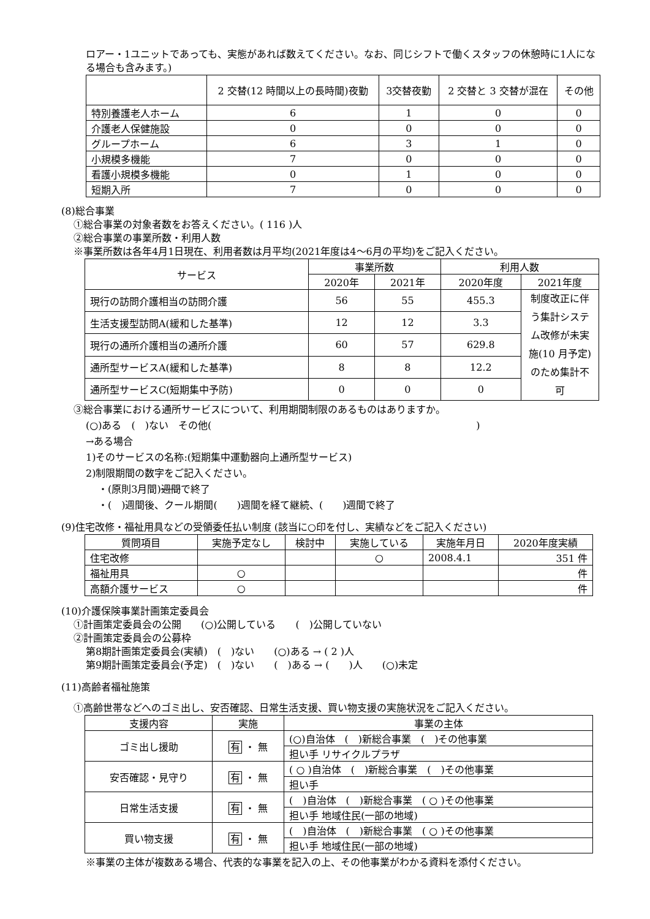ロアー・1ユニットであっても、実態があれば数えてください。なお、同じシフトで働くスタッフの休憩時に1人になる場合も含みます。)
| | 2 交替(12 時間以上の長時間)夜勤 | 3交替夜勤 | 2 交替と 3 交替が混在 | その他 |
| --- | --- | --- | --- | --- |
| 特別養護老人ホーム | 6 | 1 | 0 | 0 |
| 介護老人保健施設 | 0 | 0 | 0 | 0 |
| グループホーム | 6 | 3 | 1 | 0 |
| 小規模多機能 | 7 | 0 | 0 | 0 |
| 看護小規模多機能 | 0 | 1 | 0 | 0 |
| 短期入所 | 7 | 0 | 0 | 0 |
(8)総合事業
①総合事業の対象者数をお答えください。( 116 )人
②総合事業の事業所数・利用人数
※事業所数は各年4月1日現在、利用者数は月平均(2021年度は4～6月の平均)をご記入ください。
| サービス | 事業所数 | | 利用人数 | |
| --- | --- | --- | --- | --- |
| | 2020年 | 2021年 | 2020年度 | 2021年度 |
| 現行の訪問介護相当の訪問介護 | 56 | 55 | 455.3 | 制度改正に伴う集計システム改修が未実施(10 月予定)のため集計不可 |
| 生活支援型訪問A(緩和した基準) | 12 | 12 | 3.3 | |
| 現行の通所介護相当の通所介護 | 60 | 57 | 629.8 | |
| 通所型サービスA(緩和した基準) | 8 | 8 | 12.2 | |
| 通所型サービスC(短期集中予防) | 0 | 0 | 0 | |
③総合事業における通所サービスについて、利用期間制限のあるものはありますか。
(○)ある　(　)ない　その他(　　　　　　　　　　　　　　　　　　　　　　　　　　　)
→ある場合
1)そのサービスの名称:(短期集中運動器向上通所型サービス)
2)制限期間の数字をご記入ください。
・(原則3月間)週間で終了
・(　)週間後、クール期間(　　)週間を経て継続、(　　)週間で終了
(9)住宅改修・福祉用具などの受領委任払い制度 (該当に○印を付し、実績などをご記入ください)
| 質問項目 | 実施予定なし | 検討中 | 実施している | 実施年月日 | 2020年度実績 |
| --- | --- | --- | --- | --- | --- |
| 住宅改修 | | | ○ | 2008.4.1 | 351 件 |
| 福祉用具 | ○ | | | | 件 |
| 高額介護サービス | ○ | | | | 件 |
(10)介護保険事業計画策定委員会
①計画策定委員会の公開　　(○)公開している　　(　)公開していない
②計画策定委員会の公募枠
第8期計画策定委員会(実績)　(　)ない　　(○)ある → ( 2 )人
第9期計画策定委員会(予定)　(　)ない　　(　)ある → (　　)人　　(○)未定
(11)高齢者福祉施策
①高齢世帯などへのゴミ出し、安否確認、日常生活支援、買い物支援の実施状況をご記入ください。
| 支援内容 | 実施 | 事業の主体 |
| --- | --- | --- |
| ゴミ出し援助 | 有 ・ 無 | (○)自治体 ( )新総合事業 ( )その他事業 |
| | | 担い手 リサイクルプラザ |
| 安否確認・見守り | 有 ・ 無 | ( ○ )自治体 ( )新総合事業 ( )その他事業 |
| | | 担い手 |
| 日常生活支援 | 有 ・ 無 | ( )自治体 ( )新総合事業 ( ○ )その他事業 |
| | | 担い手 地域住民(一部の地域) |
| 買い物支援 | 有 ・ 無 | ( )自治体 ( )新総合事業 ( ○ )その他事業 |
| | | 担い手 地域住民(一部の地域) |
※事業の主体が複数ある場合、代表的な事業を記入の上、その他事業がわかる資料を添付ください。